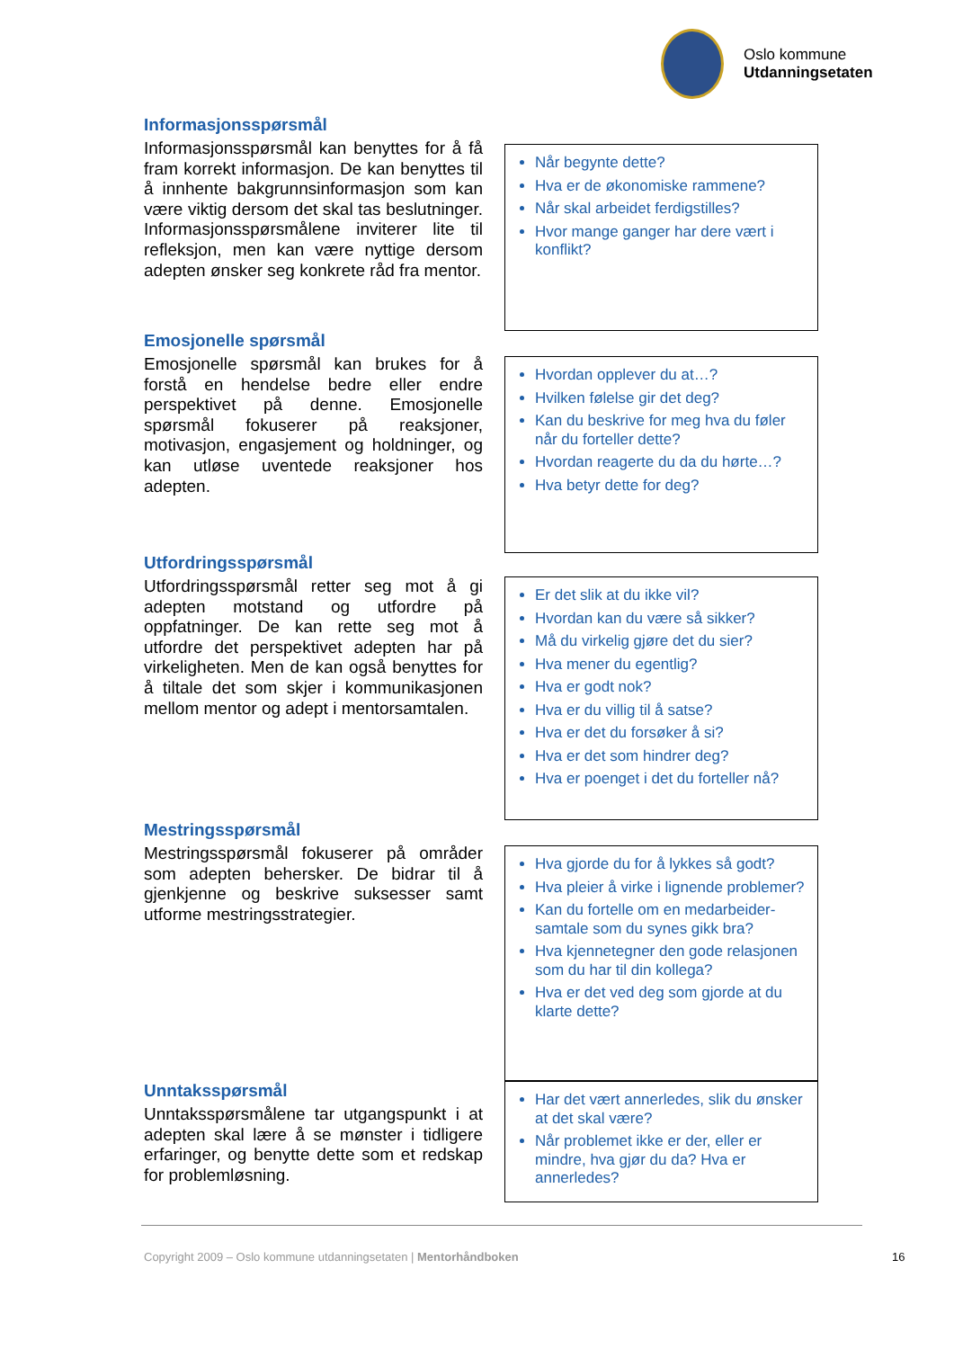Oslo kommune
Utdanningsetaten
Informasjonsspørsmål
Informasjonsspørsmål kan benyttes for å få fram korrekt informasjon. De kan benyttes til å innhente bakgrunnsinformasjon som kan være viktig dersom det skal tas beslutninger. Informasjonsspørsmålene inviterer lite til refleksjon, men kan være nyttige dersom adepten ønsker seg konkrete råd fra mentor.
Når begynte dette?
Hva er de økonomiske rammene?
Når skal arbeidet ferdigstilles?
Hvor mange ganger har dere vært i konflikt?
Emosjonelle spørsmål
Emosjonelle spørsmål kan brukes for å forstå en hendelse bedre eller endre perspektivet på denne. Emosjonelle spørsmål fokuserer på reaksjoner, motivasjon, engasjement og holdninger, og kan utløse uventede reaksjoner hos adepten.
Hvordan opplever du at…?
Hvilken følelse gir det deg?
Kan du beskrive for meg hva du føler når du forteller dette?
Hvordan reagerte du da du hørte…?
Hva betyr dette for deg?
Utfordringsspørsmål
Utfordringsspørsmål retter seg mot å gi adepten motstand og utfordre på oppfatninger. De kan rette seg mot å utfordre det perspektivet adepten har på virkeligheten. Men de kan også benyttes for å tiltale det som skjer i kommunikasjonen mellom mentor og adept i mentorsamtalen.
Er det slik at du ikke vil?
Hvordan kan du være så sikker?
Må du virkelig gjøre det du sier?
Hva mener du egentlig?
Hva er godt nok?
Hva er du villig til å satse?
Hva er det du forsøker å si?
Hva er det som hindrer deg?
Hva er poenget i det du forteller nå?
Mestringsspørsmål
Mestringsspørsmål fokuserer på områder som adepten behersker. De bidrar til å gjenkjenne og beskrive suksesser samt utforme mestringsstrategier.
Hva gjorde du for å lykkes så godt?
Hva pleier å virke i lignende problemer?
Kan du fortelle om en medarbeider-samtale som du synes gikk bra?
Hva kjennetegner den gode relasjonen som du har til din kollega?
Hva er det ved deg som gjorde at du klarte dette?
Unntaksspørsmål
Unntaksspørsmålene tar utgangspunkt i at adepten skal lære å se mønster i tidligere erfaringer, og benytte dette som et redskap for problemløsning.
Har det vært annerledes, slik du ønsker at det skal være?
Når problemet ikke er der, eller er mindre, hva gjør du da? Hva er annerledes?
Copyright 2009 – Oslo kommune utdanningsetaten | Mentorhåndboken
16